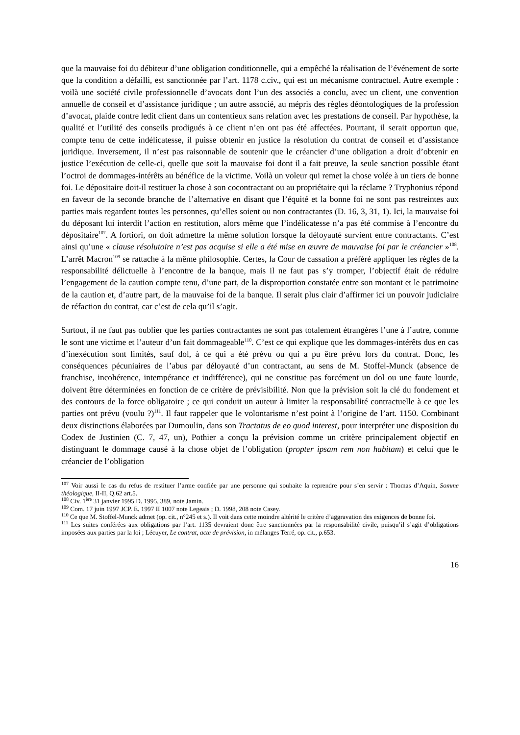que la mauvaise foi du débiteur d’une obligation conditionnelle, qui a empêché la réalisation de l’événement de sorte que la condition a défailli, est sanctionnée par l’art. 1178 c.civ., qui est un mécanisme contractuel. Autre exemple : voilà une société civile professionnelle d’avocats dont l’un des associés a conclu, avec un client, une convention annuelle de conseil et d’assistance juridique ; un autre associé, au mépris des règles déontologiques de la profession d’avocat, plaide contre ledit client dans un contentieux sans relation avec les prestations de conseil. Par hypothèse, la qualité et l’utilité des conseils prodigués à ce client n’en ont pas été affectées. Pourtant, il serait opportun que, compte tenu de cette indélicatesse, il puisse obtenir en justice la résolution du contrat de conseil et d’assistance juridique. Inversement, il n’est pas raisonnable de soutenir que le créancier d’une obligation a droit d’obtenir en justice l’exécution de celle-ci, quelle que soit la mauvaise foi dont il a fait preuve, la seule sanction possible étant l’octroi de dommages-intérêts au bénéfice de la victime. Voilà un voleur qui remet la chose volée à un tiers de bonne foi. Le dépositaire doit-il restituer la chose à son cocontractant ou au propriétaire qui la réclame ? Tryphonius répond en faveur de la seconde branche de l’alternative en disant que l’équité et la bonne foi ne sont pas restreintes aux parties mais regardent toutes les personnes, qu’elles soient ou non contractantes (D. 16, 3, 31, 1). Ici, la mauvaise foi du déposant lui interdit l’action en restitution, alors même que l’indélicatesse n’a pas été commise à l’encontre du dépositaire<sup>107</sup>. A fortiori, on doit admettre la même solution lorsque la déloyauté survient entre contractants. C’est ainsi qu’une « clause résolutoire n’est pas acquise si elle a été mise en œuvre de mauvaise foi par le créancier »<sup>108</sup>. L’arrêt Macron<sup>109</sup> se rattache à la même philosophie. Certes, la Cour de cassation a préféré appliquer les règles de la responsabilité délictuelle à l’encontre de la banque, mais il ne faut pas s’y tromper, l’objectif était de réduire l’engagement de la caution compte tenu, d’une part, de la disproportion constatée entre son montant et le patrimoine de la caution et, d’autre part, de la mauvaise foi de la banque. Il serait plus clair d’affirmer ici un pouvoir judiciaire de réfaction du contrat, car c’est de cela qu’il s’agit.
Surtout, il ne faut pas oublier que les parties contractantes ne sont pas totalement étrangères l’une à l’autre, comme le sont une victime et l’auteur d’un fait dommageable<sup>110</sup>. C’est ce qui explique que les dommages-intérêts dus en cas d’inexécution sont limités, sauf dol, à ce qui a été prévu ou qui a pu être prévu lors du contrat. Donc, les conséquences pécuniaires de l’abus par déloyauté d’un contractant, au sens de M. Stoffel-Munck (absence de franchise, incohérence, intempérance et indifférence), qui ne constitue pas forcément un dol ou une faute lourde, doivent être déterminées en fonction de ce critère de prévisibilité. Non que la prévision soit la clé du fondement et des contours de la force obligatoire ; ce qui conduit un auteur à limiter la responsabilité contractuelle à ce que les parties ont prévu (voulu ?)<sup>111</sup>. Il faut rappeler que le volontarisme n’est point à l’origine de l’art. 1150. Combinant deux distinctions élaborées par Dumoulin, dans son Tractatus de eo quod interest, pour interpréter une disposition du Codex de Justinien (C. 7, 47, un), Pothier a conçu la prévision comme un critère principalement objectif en distinguant le dommage causé à la chose objet de l’obligation (propter ipsam rem non habitam) et celui que le créancier de l’obligation
<sup>107</sup> Voir aussi le cas du refus de restituer l’arme confiée par une personne qui souhaite la reprendre pour s’en servir : Thomas d’Aquin, Somme théologique, II-II, Q.62 art.5.
<sup>108</sup> Civ. 1<sup>ère</sup> 31 janvier 1995 D. 1995, 389, note Jamin.
<sup>109</sup> Com. 17 juin 1997 JCP. E. 1997 II 1007 note Legeais ; D. 1998, 208 note Casey.
<sup>110</sup> Ce que M. Stoffel-Munck admet (op. cit., n°245 et s.). Il voit dans cette moindre altérité le critère d’aggravation des exigences de bonne foi.
<sup>111</sup> Les suites conférées aux obligations par l’art. 1135 devraient donc être sanctionnées par la responsabilité civile, puisqu’il s’agit d’obligations imposées aux parties par la loi ; Lécuyer, Le contrat, acte de prévision, in mélanges Terré, op. cit., p.653.
16